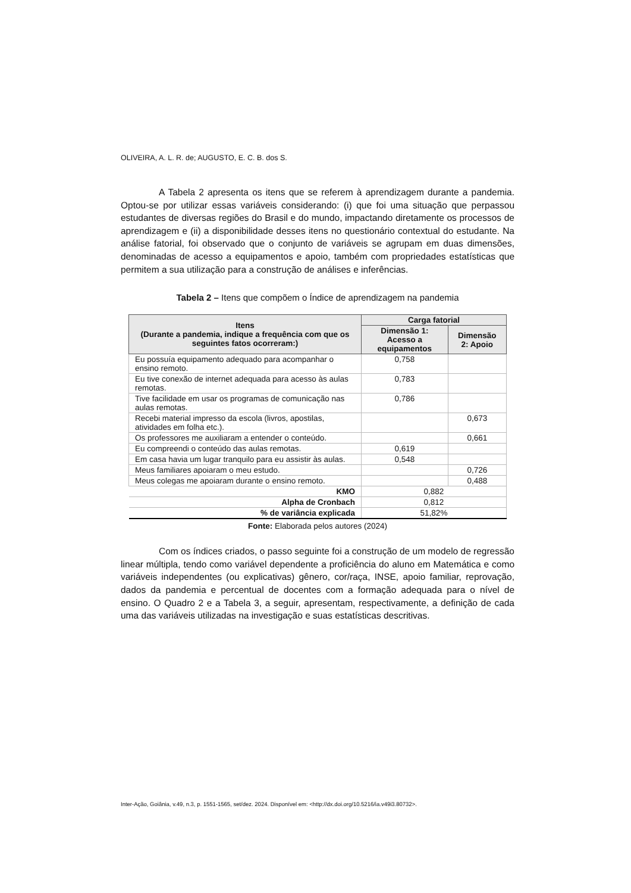OLIVEIRA, A. L. R. de; AUGUSTO, E. C. B. dos S.
A Tabela 2 apresenta os itens que se referem à aprendizagem durante a pandemia. Optou-se por utilizar essas variáveis considerando: (i) que foi uma situação que perpassou estudantes de diversas regiões do Brasil e do mundo, impactando diretamente os processos de aprendizagem e (ii) a disponibilidade desses itens no questionário contextual do estudante. Na análise fatorial, foi observado que o conjunto de variáveis se agrupam em duas dimensões, denominadas de acesso a equipamentos e apoio, também com propriedades estatísticas que permitem a sua utilização para a construção de análises e inferências.
Tabela 2 – Itens que compõem o Índice de aprendizagem na pandemia
| Itens (Durante a pandemia, indique a frequência com que os seguintes fatos ocorreram:) | Carga fatorial | |
| --- | --- | --- |
| | Dimensão 1: Acesso a equipamentos | Dimensão 2: Apoio |
| Eu possuía equipamento adequado para acompanhar o ensino remoto. | 0,758 | |
| Eu tive conexão de internet adequada para acesso às aulas remotas. | 0,783 | |
| Tive facilidade em usar os programas de comunicação nas aulas remotas. | 0,786 | |
| Recebi material impresso da escola (livros, apostilas, atividades em folha etc.). | | 0,673 |
| Os professores me auxiliaram a entender o conteúdo. | | 0,661 |
| Eu compreendi o conteúdo das aulas remotas. | 0,619 | |
| Em casa havia um lugar tranquilo para eu assistir às aulas. | 0,548 | |
| Meus familiares apoiaram o meu estudo. | | 0,726 |
| Meus colegas me apoiaram durante o ensino remoto. | | 0,488 |
| KMO | 0,882 | |
| Alpha de Cronbach | 0,812 | |
| % de variância explicada | 51,82% | |
Fonte: Elaborada pelos autores (2024)
Com os índices criados, o passo seguinte foi a construção de um modelo de regressão linear múltipla, tendo como variável dependente a proficiência do aluno em Matemática e como variáveis independentes (ou explicativas) gênero, cor/raça, INSE, apoio familiar, reprovação, dados da pandemia e percentual de docentes com a formação adequada para o nível de ensino. O Quadro 2 e a Tabela 3, a seguir, apresentam, respectivamente, a definição de cada uma das variáveis utilizadas na investigação e suas estatísticas descritivas.
Inter-Ação, Goiânia, v.49, n.3, p. 1551-1565, set/dez. 2024. Disponível em: <http://dx.doi.org/10.5216/ia.v49i3.80732>.